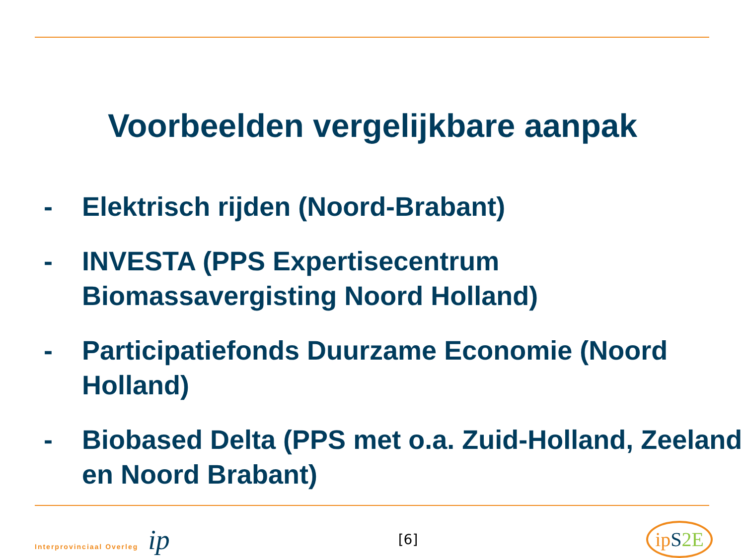Voorbeelden vergelijkbare aanpak
- Elektrisch rijden (Noord-Brabant)
- INVESTA (PPS Expertisecentrum Biomassavergisting Noord Holland)
- Participatiefonds Duurzame Economie (Noord Holland)
- Biobased Delta (PPS met o.a. Zuid-Holland, Zeeland en Noord Brabant)
Interprovinciaal Overleg ip
[6]
ip S 2E